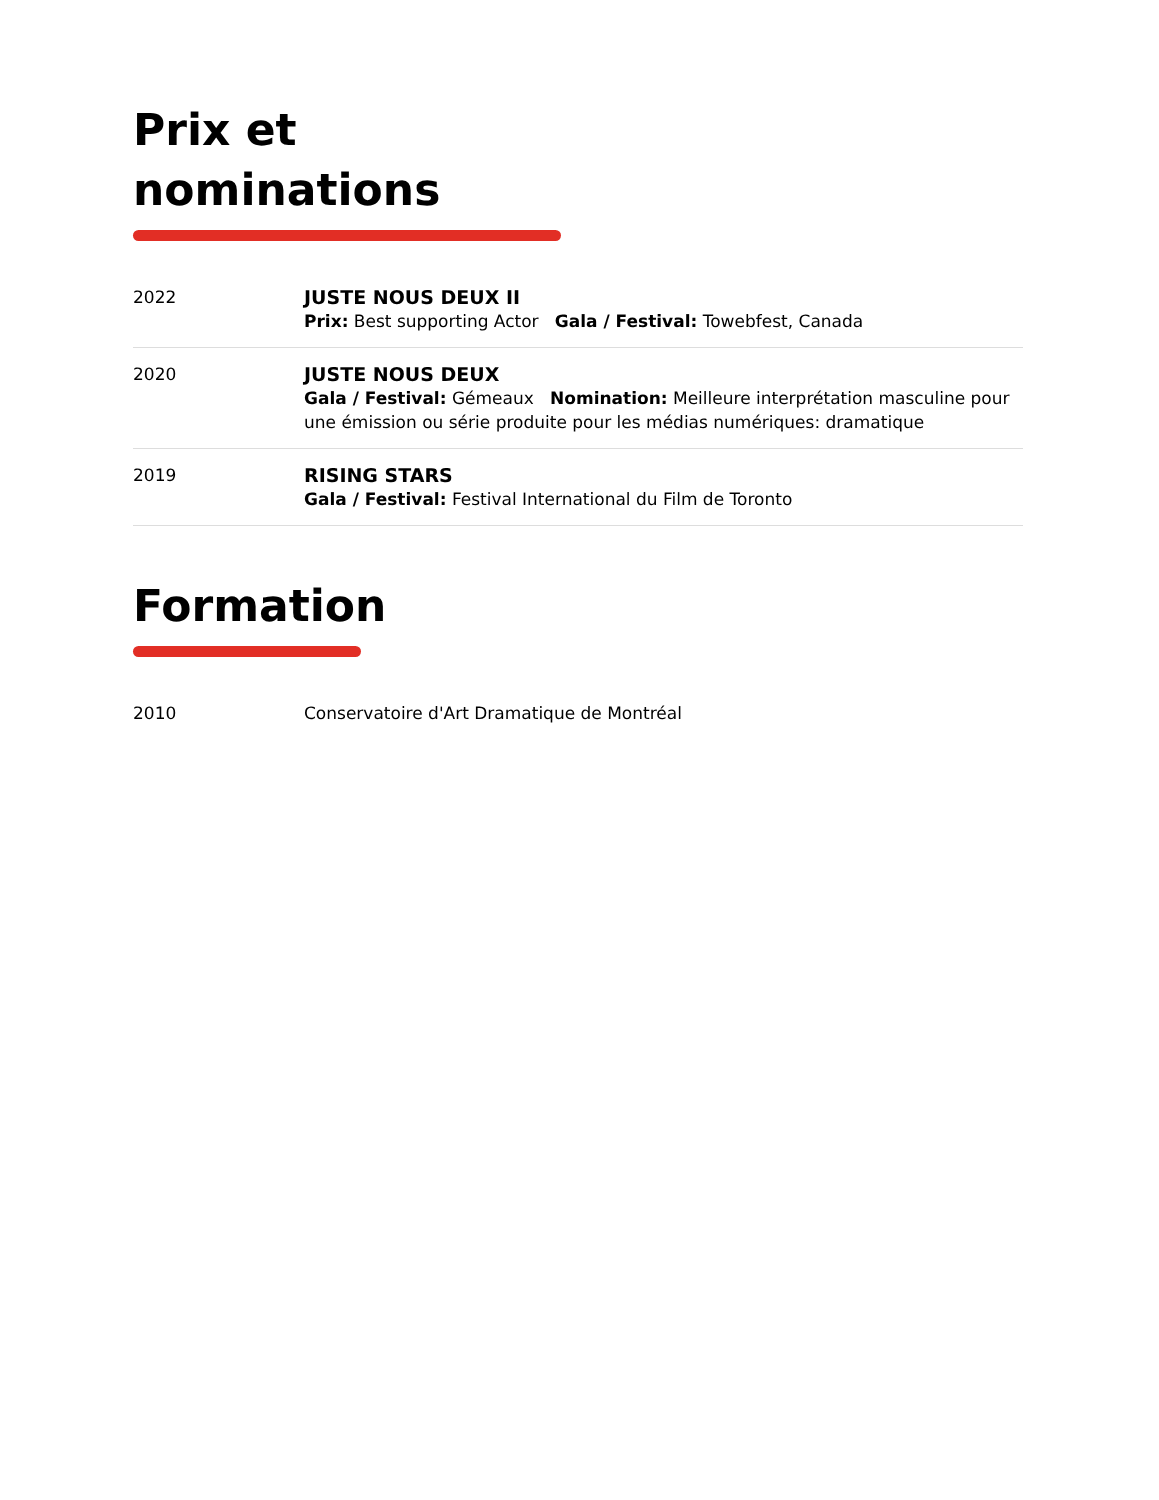Prix et
nominations
2022 JUSTE NOUS DEUX II
Prix: Best supporting Actor Gala / Festival: Towebfest, Canada
2020 JUSTE NOUS DEUX
Gala / Festival: Gémeaux Nomination: Meilleure interprétation masculine pour une émission ou série produite pour les médias numériques: dramatique
2019 RISING STARS
Gala / Festival: Festival International du Film de Toronto
Formation
2010 Conservatoire d'Art Dramatique de Montréal